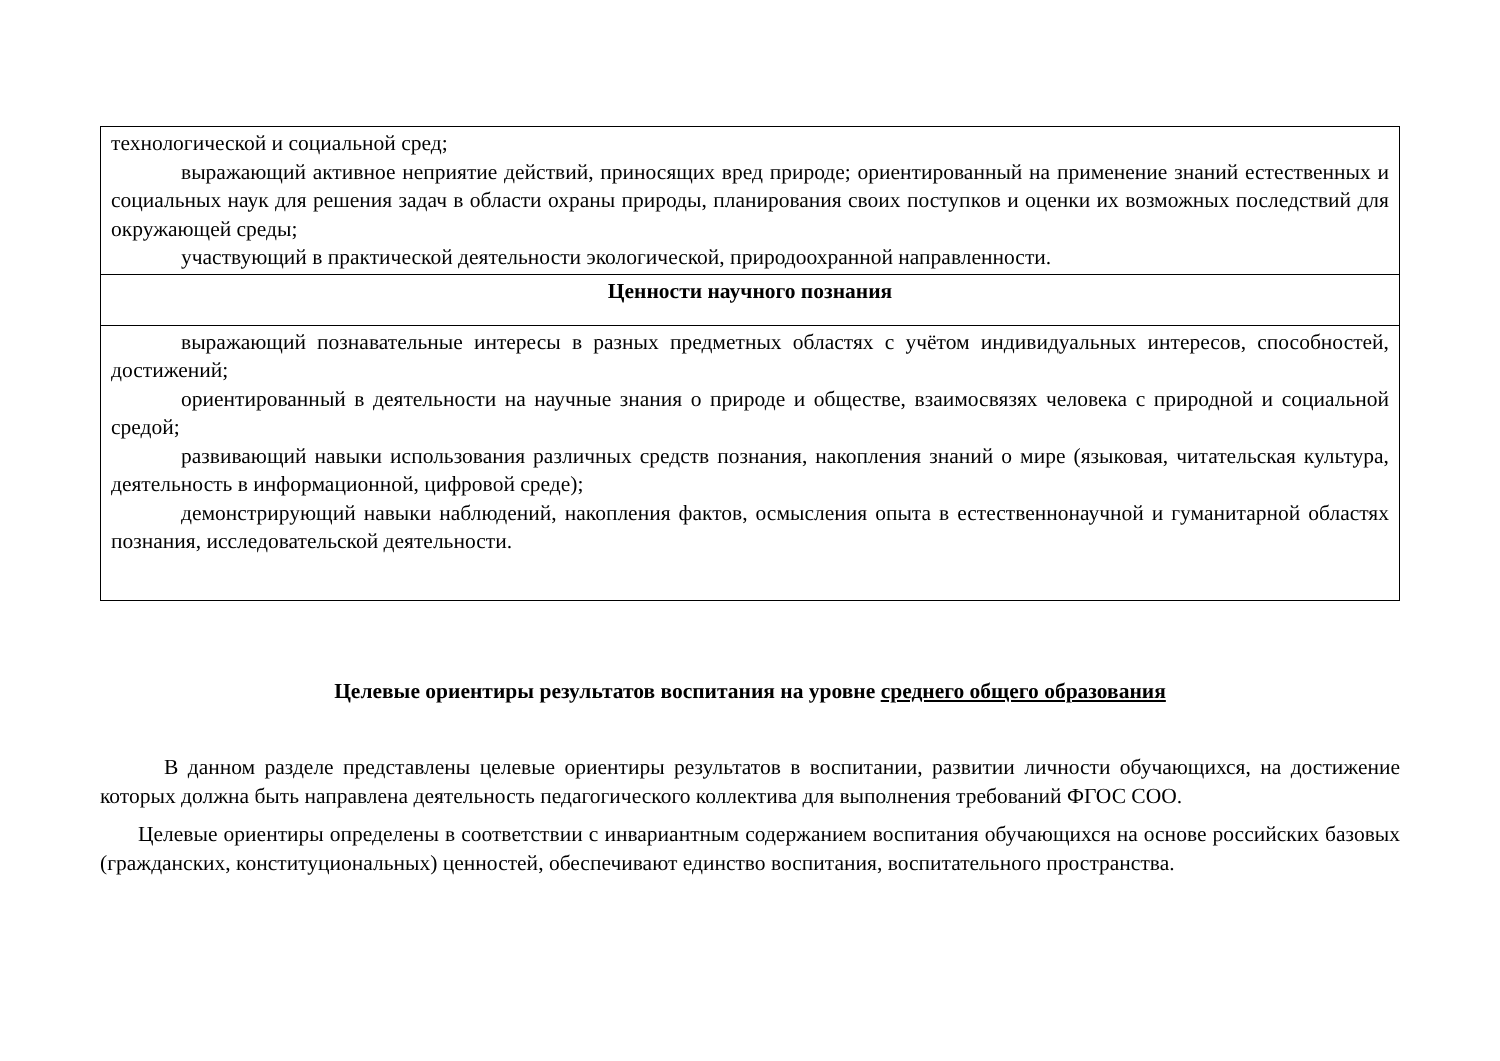| технологической и социальной сред; выражающий активное неприятие действий, приносящих вред природе; ориентированный на применение знаний естественных и социальных наук для решения задач в области охраны природы, планирования своих поступков и оценки их возможных последствий для окружающей среды; участвующий в практической деятельности экологической, природоохранной направленности. |
| Ценности научного познания |
| выражающий познавательные интересы в разных предметных областях с учётом индивидуальных интересов, способностей, достижений; ориентированный в деятельности на научные знания о природе и обществе, взаимосвязях человека с природной и социальной средой; развивающий навыки использования различных средств познания, накопления знаний о мире (языковая, читательская культура, деятельность в информационной, цифровой среде); демонстрирующий навыки наблюдений, накопления фактов, осмысления опыта в естественнонаучной и гуманитарной областях познания, исследовательской деятельности. |
Целевые ориентиры результатов воспитания на уровне среднего общего образования
В данном разделе представлены целевые ориентиры результатов в воспитании, развитии личности обучающихся, на достижение которых должна быть направлена деятельность педагогического коллектива для выполнения требований ФГОС СОО.
Целевые ориентиры определены в соответствии с инвариантным содержанием воспитания обучающихся на основе российских базовых (гражданских, конституциональных) ценностей, обеспечивают единство воспитания, воспитательного пространства.